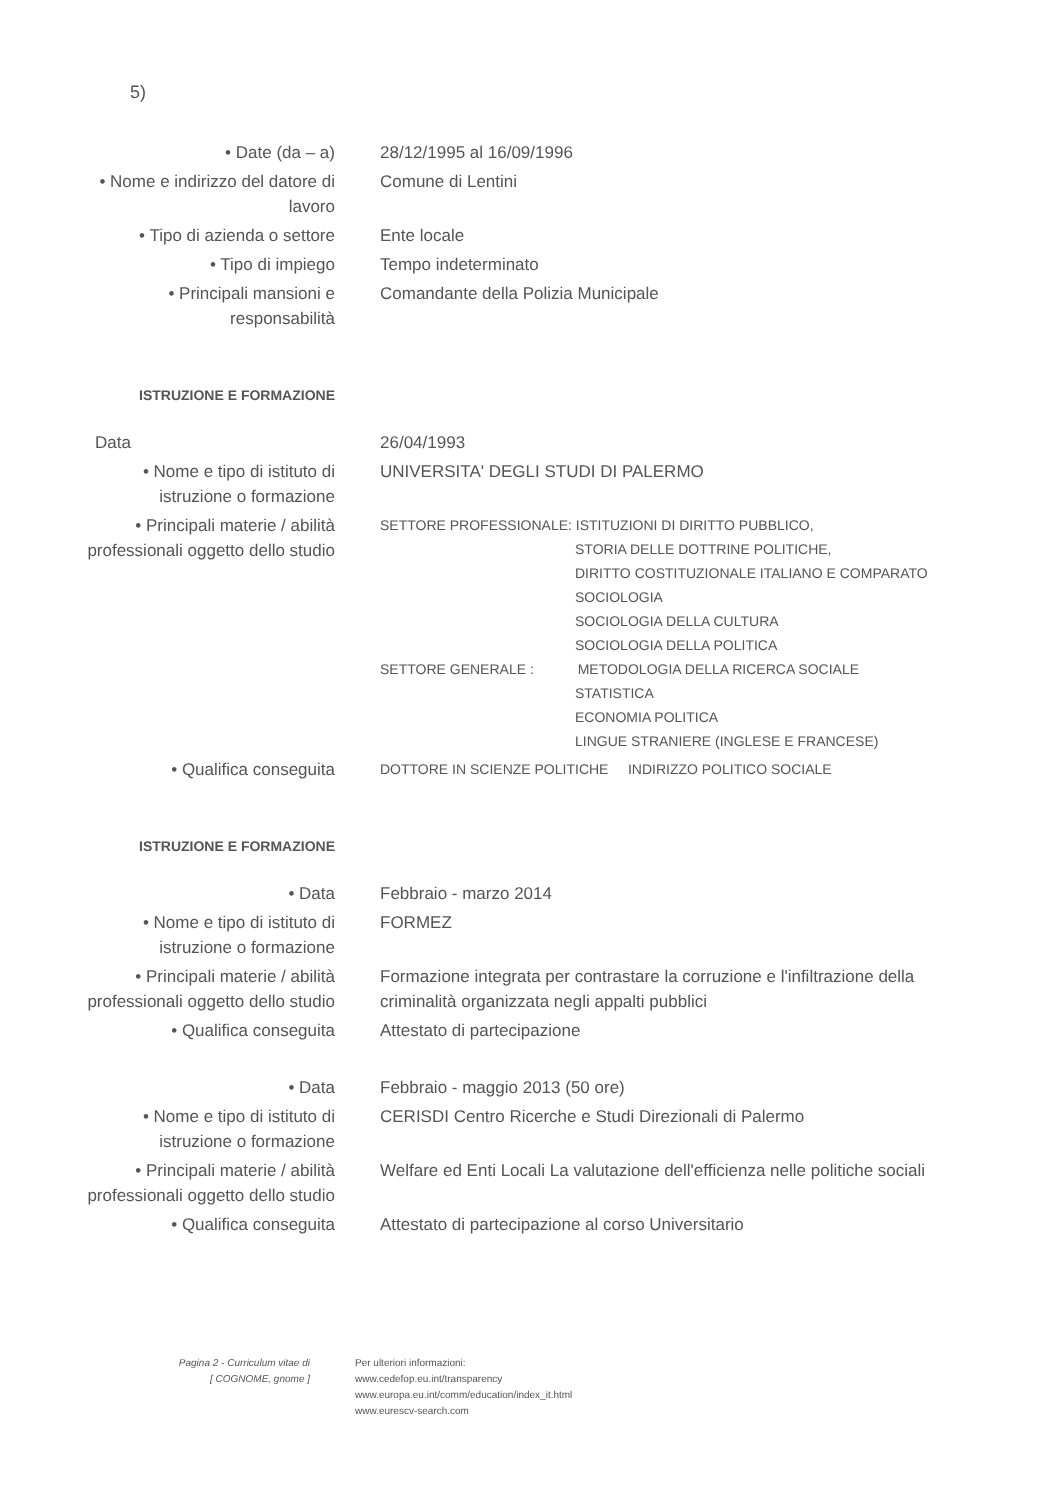5)
| • Date (da – a) | 28/12/1995 al 16/09/1996 |
| • Nome e indirizzo del datore di lavoro | Comune di Lentini |
| • Tipo di azienda o settore | Ente locale |
| • Tipo di impiego | Tempo indeterminato |
| • Principali mansioni e responsabilità | Comandante della Polizia Municipale |
| ISTRUZIONE E FORMAZIONE | |
| Data | 26/04/1993 |
| • Nome e tipo di istituto di istruzione o formazione | UNIVERSITA' DEGLI STUDI DI PALERMO |
| • Principali materie / abilità professionali oggetto dello studio | SETTORE PROFESSIONALE: ISTITUZIONI DI DIRITTO PUBBLICO, STORIA DELLE DOTTRINE POLITICHE, DIRITTO COSTITUZIONALE ITALIANO E COMPARATO SOCIOLOGIA SOCIOLOGIA DELLA CULTURA SOCIOLOGIA DELLA POLITICA SETTORE GENERALE : METODOLOGIA DELLA RICERCA SOCIALE STATISTICA ECONOMIA POLITICA LINGUE STRANIERE (INGLESE E FRANCESE) |
| • Qualifica conseguita | DOTTORE IN SCIENZE POLITICHE INDIRIZZO POLITICO SOCIALE |
| ISTRUZIONE E FORMAZIONE | |
| • Data | Febbraio - marzo 2014 |
| • Nome e tipo di istituto di istruzione o formazione | FORMEZ |
| • Principali materie / abilità professionali oggetto dello studio | Formazione integrata per contrastare la corruzione e l'infiltrazione della criminalità organizzata negli appalti pubblici |
| • Qualifica conseguita | Attestato di partecipazione |
| • Data | Febbraio - maggio 2013 (50 ore) |
| • Nome e tipo di istituto di istruzione o formazione | CERISDI Centro Ricerche e Studi Direzionali di Palermo |
| • Principali materie / abilità professionali oggetto dello studio | Welfare ed Enti Locali La valutazione dell'efficienza nelle politiche sociali |
| • Qualifica conseguita | Attestato di partecipazione al corso Universitario |
Pagina 2 - Curriculum vitae di
[ COGNOME, gnome ]
Per ulteriori informazioni:
www.cedefop.eu.int/transparency
www.europa.eu.int/comm/education/index_it.html
www.eurescv-search.com